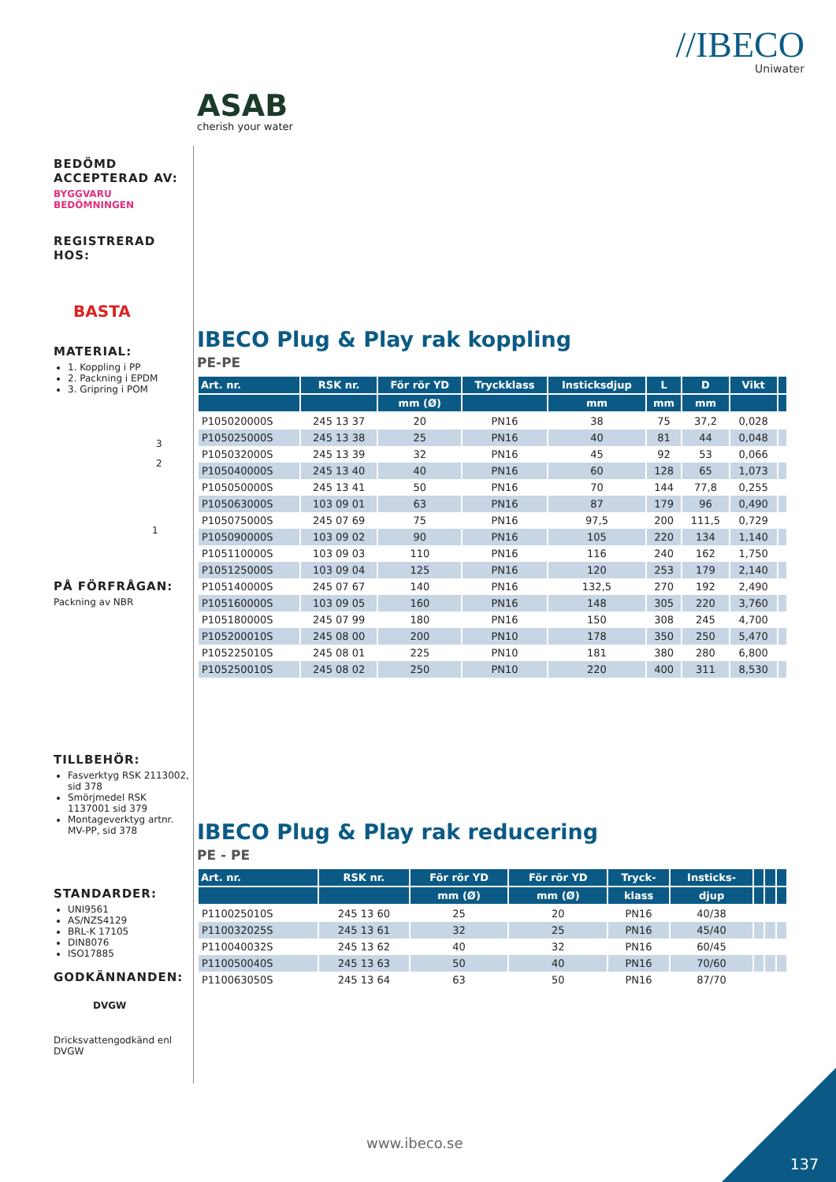//IBECO
Uniwater
ASAB
cherish your water
BEDÖMD ACCEPTERAD AV:
BYGGVARU BEDÖMNINGEN
REGISTRERAD HOS:
BASTA
MATERIAL:
1. Koppling i PP
2. Packning i EPDM
3. Gripring i POM
3
2
1
PÅ FÖRFRÅGAN:
Packning av NBR
TILLBEHÖR:
Fasverktyg RSK 2113002, sid 378
Smörjmedel RSK 1137001 sid 379
Montageverktyg artnr. MV-PP, sid 378
STANDARDER:
UNI9561
AS/NZS4129
BRL-K 17105
DIN8076
ISO17885
GODKÄNNANDEN:
DVGW
Dricksvattengodkänd enl DVGW
IBECO Plug & Play rak koppling
PE-PE
| Art. nr. | RSK nr. | För rör YD | Tryckklass | Insticksdjup | L | D | Vikt | |
| --- | --- | --- | --- | --- | --- | --- | --- | --- |
| | | mm (Ø) | | mm | mm | mm | | |
| P105020000S | 245 13 37 | 20 | PN16 | 38 | 75 | 37,2 | 0,028 | |
| P105025000S | 245 13 38 | 25 | PN16 | 40 | 81 | 44 | 0,048 | |
| P105032000S | 245 13 39 | 32 | PN16 | 45 | 92 | 53 | 0,066 | |
| P105040000S | 245 13 40 | 40 | PN16 | 60 | 128 | 65 | 1,073 | |
| P105050000S | 245 13 41 | 50 | PN16 | 70 | 144 | 77,8 | 0,255 | |
| P105063000S | 103 09 01 | 63 | PN16 | 87 | 179 | 96 | 0,490 | |
| P105075000S | 245 07 69 | 75 | PN16 | 97,5 | 200 | 111,5 | 0,729 | |
| P105090000S | 103 09 02 | 90 | PN16 | 105 | 220 | 134 | 1,140 | |
| P105110000S | 103 09 03 | 110 | PN16 | 116 | 240 | 162 | 1,750 | |
| P105125000S | 103 09 04 | 125 | PN16 | 120 | 253 | 179 | 2,140 | |
| P105140000S | 245 07 67 | 140 | PN16 | 132,5 | 270 | 192 | 2,490 | |
| P105160000S | 103 09 05 | 160 | PN16 | 148 | 305 | 220 | 3,760 | |
| P105180000S | 245 07 99 | 180 | PN16 | 150 | 308 | 245 | 4,700 | |
| P105200010S | 245 08 00 | 200 | PN10 | 178 | 350 | 250 | 5,470 | |
| P105225010S | 245 08 01 | 225 | PN10 | 181 | 380 | 280 | 6,800 | |
| P105250010S | 245 08 02 | 250 | PN10 | 220 | 400 | 311 | 8,530 | |
IBECO Plug & Play rak reducering
PE - PE
| Art. nr. | RSK nr. | För rör YD | För rör YD | Tryck- | Insticks- | | | |
| --- | --- | --- | --- | --- | --- | --- | --- | --- |
| | | mm (Ø) | mm (Ø) | klass | djup | | | |
| P110025010S | 245 13 60 | 25 | 20 | PN16 | 40/38 | | | |
| P110032025S | 245 13 61 | 32 | 25 | PN16 | 45/40 | | | |
| P110040032S | 245 13 62 | 40 | 32 | PN16 | 60/45 | | | |
| P110050040S | 245 13 63 | 50 | 40 | PN16 | 70/60 | | | |
| P110063050S | 245 13 64 | 63 | 50 | PN16 | 87/70 | | | |
www.ibeco.se
137